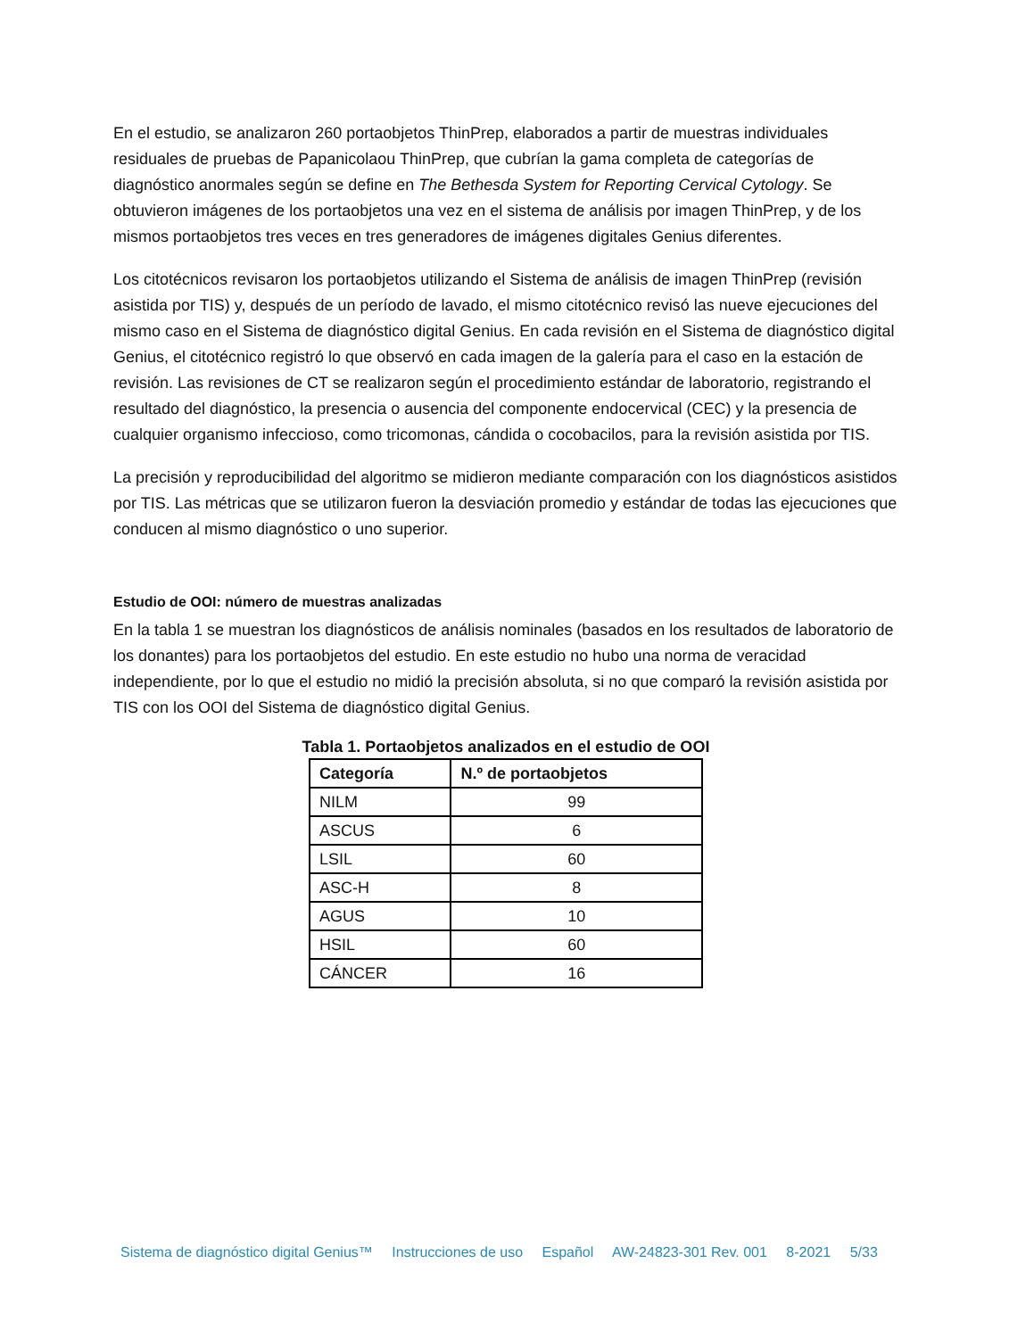En el estudio, se analizaron 260 portaobjetos ThinPrep, elaborados a partir de muestras individuales residuales de pruebas de Papanicolaou ThinPrep, que cubrían la gama completa de categorías de diagnóstico anormales según se define en The Bethesda System for Reporting Cervical Cytology. Se obtuvieron imágenes de los portaobjetos una vez en el sistema de análisis por imagen ThinPrep, y de los mismos portaobjetos tres veces en tres generadores de imágenes digitales Genius diferentes.
Los citotécnicos revisaron los portaobjetos utilizando el Sistema de análisis de imagen ThinPrep (revisión asistida por TIS) y, después de un período de lavado, el mismo citotécnico revisó las nueve ejecuciones del mismo caso en el Sistema de diagnóstico digital Genius. En cada revisión en el Sistema de diagnóstico digital Genius, el citotécnico registró lo que observó en cada imagen de la galería para el caso en la estación de revisión. Las revisiones de CT se realizaron según el procedimiento estándar de laboratorio, registrando el resultado del diagnóstico, la presencia o ausencia del componente endocervical (CEC) y la presencia de cualquier organismo infeccioso, como tricomonas, cándida o cocobacilos, para la revisión asistida por TIS.
La precisión y reproducibilidad del algoritmo se midieron mediante comparación con los diagnósticos asistidos por TIS. Las métricas que se utilizaron fueron la desviación promedio y estándar de todas las ejecuciones que conducen al mismo diagnóstico o uno superior.
Estudio de OOI: número de muestras analizadas
En la tabla 1 se muestran los diagnósticos de análisis nominales (basados en los resultados de laboratorio de los donantes) para los portaobjetos del estudio. En este estudio no hubo una norma de veracidad independiente, por lo que el estudio no midió la precisión absoluta, si no que comparó la revisión asistida por TIS con los OOI del Sistema de diagnóstico digital Genius.
Tabla 1. Portaobjetos analizados en el estudio de OOI
| Categoría | N.º de portaobjetos |
| --- | --- |
| NILM | 99 |
| ASCUS | 6 |
| LSIL | 60 |
| ASC-H | 8 |
| AGUS | 10 |
| HSIL | 60 |
| CÁNCER | 16 |
Sistema de diagnóstico digital Genius™ Instrucciones de uso Español AW-24823-301 Rev. 001 8-2021 5/33